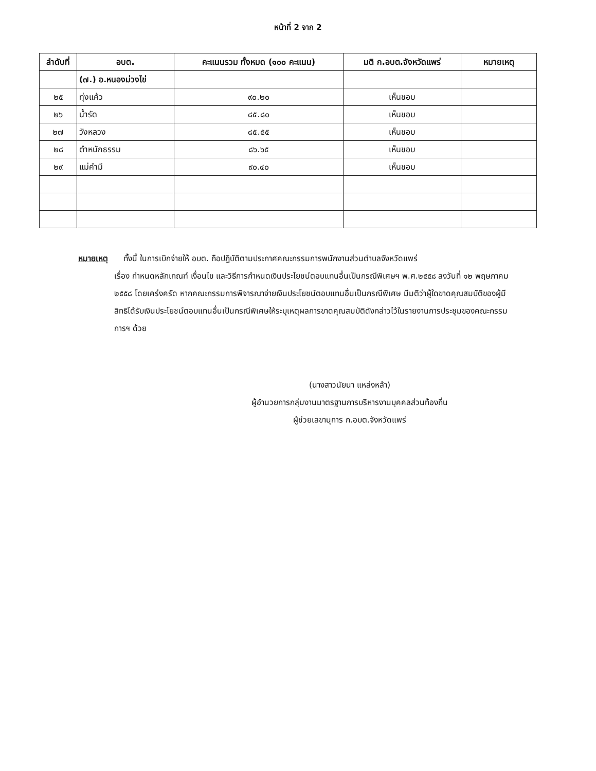หน้าที่ 2 จาก 2
| ลำดับที่ | อบต. | คะแนนรวม ทั้งหมด (๑๐๐ คะแนน) | มติ ก.อบต.จังหวัดแพร่ | หมายเหตุ |
| --- | --- | --- | --- | --- |
| | (๗.) อ.หนองม่วงไข่ | | | |
| ๒๕ | ทุ่งแค้ว | ๙๐.๒๐ | เห็นชอบ | |
| ๒๖ | น้ำรัด | ๘๕.๘๐ | เห็นชอบ | |
| ๒๗ | วังหลวง | ๘๕.๕๕ | เห็นชอบ | |
| ๒๘ | ตำหนักธรรม | ๘๖.๖๕ | เห็นชอบ | |
| ๒๙ | แม่คำมี | ๙๐.๔๐ | เห็นชอบ | |
หมายเหตุ ทั้งนี้ ในการเบิกจ่ายให้ อบต. ถือปฏิบัติตามประกาศคณะกรรมการพนักงานส่วนตำบลจังหวัดแพร่
เรื่อง กำหนดหลักเกณฑ์ เงื่อนไข และวิธีการกำหนดเงินประโยชน์ตอบแทนอื่นเป็นกรณีพิเศษฯ พ.ศ.๒๕๕๘ ลงวันที่ ๑๒ พฤษภาคม ๒๕๕๘ โดยเคร่งครัด หากคณะกรรมการพิจารณาจ่ายเงินประโยชน์ตอบแทนอื่นเป็นกรณีพิเศษ มีมติว่าผู้ใดขาดคุณสมบัติของผู้มีสิทธิได้รับเงินประโยชน์ตอบแทนอื่นเป็นกรณีพิเศษให้ระบุเหตุผลการขาดคุณสมบัติดังกล่าวไว้ในรายงานการประชุมของคณะกรรมการฯ ด้วย
(นางสาวนัยนา แหล่งหล้า)
ผู้อำนวยการกลุ่มงานมาตรฐานการบริหารงานบุคคลส่วนท้องถิ่น
ผู้ช่วยเลขานุการ ก.อบต.จังหวัดแพร่